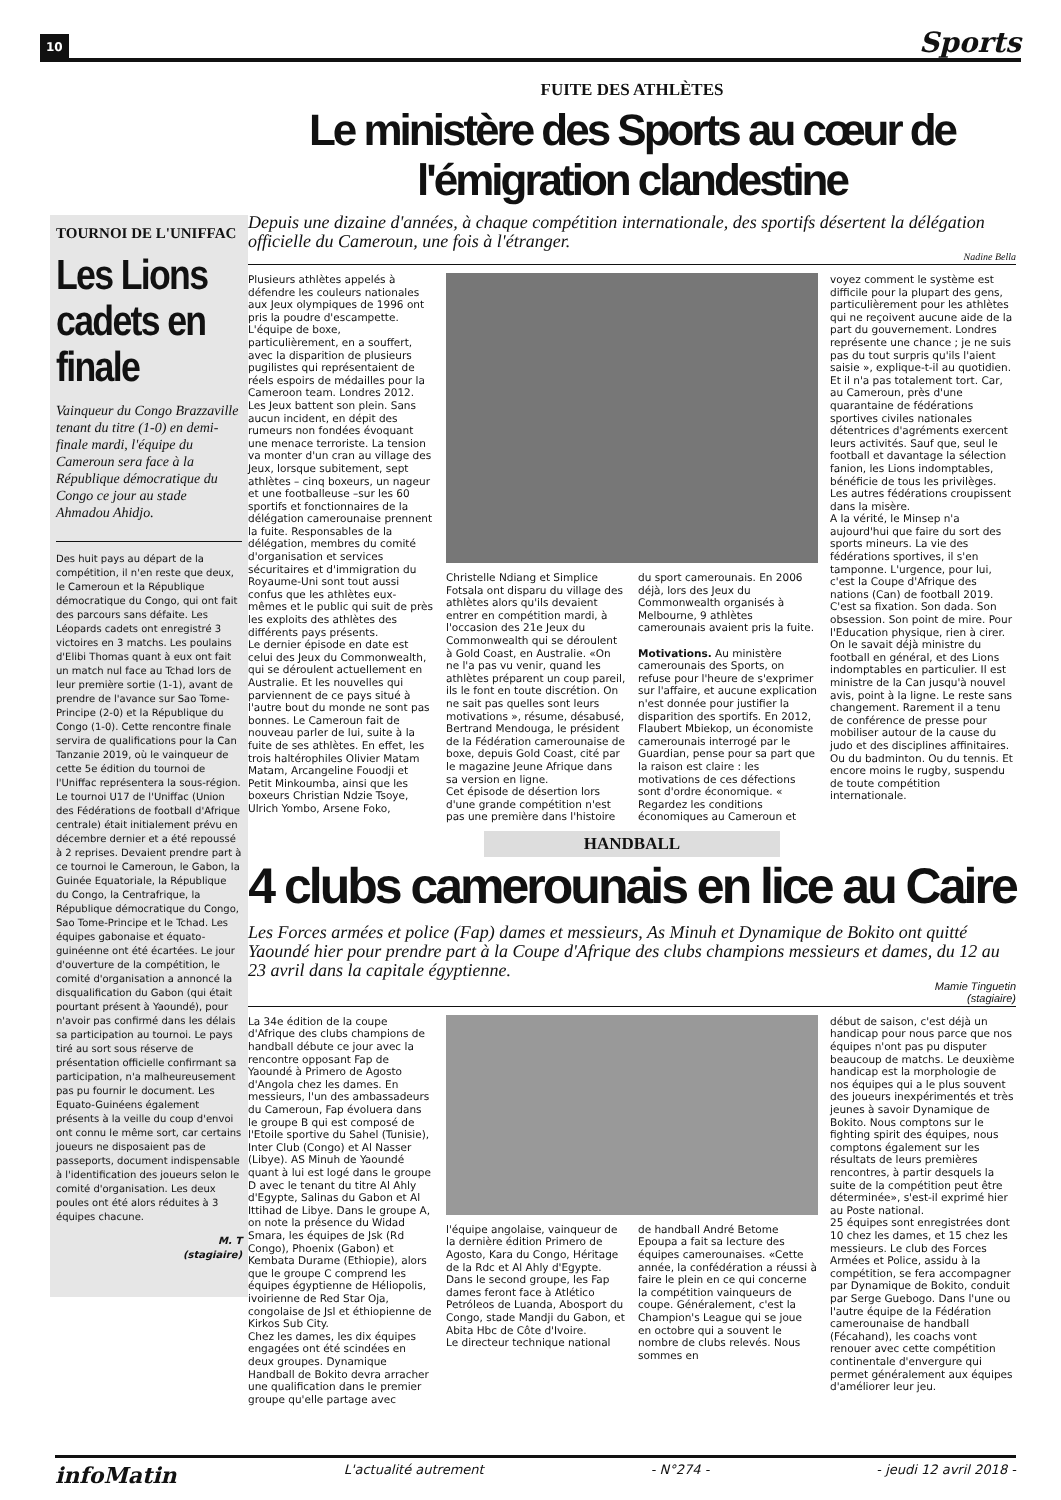10 Sports
TOURNOI DE L'UNIFFAC
Les Lions cadets en finale
Vainqueur du Congo Brazzaville tenant du titre (1-0) en demi-finale mardi, l'équipe du Cameroun sera face à la République démocratique du Congo ce jour au stade Ahmadou Ahidjo.
Des huit pays au départ de la compétition, il n'en reste que deux, le Cameroun et la République démocratique du Congo, qui ont fait des parcours sans défaite. Les Léopards cadets ont enregistré 3 victoires en 3 matchs. Les poulains d'Elibi Thomas quant à eux ont fait un match nul face au Tchad lors de leur première sortie (1-1), avant de prendre de l'avance sur Sao Tome-Principe (2-0) et la République du Congo (1-0). Cette rencontre finale servira de qualifications pour la Can Tanzanie 2019, où le vainqueur de cette 5e édition du tournoi de l'Uniffac représentera la sous-région. Le tournoi U17 de l'Uniffac (Union des Fédérations de football d'Afrique centrale) était initialement prévu en décembre dernier et a été repoussé à 2 reprises. Devaient prendre part à ce tournoi le Cameroun, le Gabon, la Guinée Equatoriale, la République du Congo, la Centrafrique, la République démocratique du Congo, Sao Tome-Principe et le Tchad. Les équipes gabonaise et équato-guinéenne ont été écartées. Le jour d'ouverture de la compétition, le comité d'organisation a annoncé la disqualification du Gabon (qui était pourtant présent à Yaoundé), pour n'avoir pas confirmé dans les délais sa participation au tournoi. Le pays tiré au sort sous réserve de présentation officielle confirmant sa participation, n'a malheureusement pas pu fournir le document. Les Equato-Guinéens également présents à la veille du coup d'envoi ont connu le même sort, car certains joueurs ne disposaient pas de passeports, document indispensable à l'identification des joueurs selon le comité d'organisation. Les deux poules ont été alors réduites à 3 équipes chacune.
M. T
(stagiaire)
FUITE DES ATHLÈTES
Le ministère des Sports au cœur de l'émigration clandestine
Depuis une dizaine d'années, à chaque compétition internationale, des sportifs désertent la délégation officielle du Cameroun, une fois à l'étranger.
Nadine Bella
Plusieurs athlètes appelés à défendre les couleurs nationales aux Jeux olympiques de 1996 ont pris la poudre d'escampette. L'équipe de boxe, particulièrement, en a souffert, avec la disparition de plusieurs pugilistes qui représentaient de réels espoirs de médailles pour la Cameroon team. Londres 2012. Les Jeux battent son plein. Sans aucun incident, en dépit des rumeurs non fondées évoquant une menace terroriste. La tension va monter d'un cran au village des Jeux, lorsque subitement, sept athlètes – cinq boxeurs, un nageur et une footballeuse –sur les 60 sportifs et fonctionnaires de la délégation camerounaise prennent la fuite. Responsables de la délégation, membres du comité d'organisation et services sécuritaires et d'immigration du Royaume-Uni sont tout aussi confus que les athlètes eux-mêmes et le public qui suit de près les exploits des athlètes des différents pays présents.
Le dernier épisode en date est celui des Jeux du Commonwealth, qui se déroulent actuellement en Australie. Et les nouvelles qui parviennent de ce pays situé à l'autre bout du monde ne sont pas bonnes. Le Cameroun fait de nouveau parler de lui, suite à la fuite de ses athlètes. En effet, les trois haltérophiles Olivier Matam Matam, Arcangeline Fouodji et Petit Minkoumba, ainsi que les boxeurs Christian Ndzie Tsoye, Ulrich Yombo, Arsene Foko,
Christelle Ndiang et Simplice Fotsala ont disparu du village des athlètes alors qu'ils devaient entrer en compétition mardi, à l'occasion des 21e Jeux du Commonwealth qui se déroulent à Gold Coast, en Australie. «On ne l'a pas vu venir, quand les athlètes préparent un coup pareil, ils le font en toute discrétion. On ne sait pas quelles sont leurs motivations », résume, désabusé, Bertrand Mendouga, le président de la Fédération camerounaise de boxe, depuis Gold Coast, cité par le magazine Jeune Afrique dans sa version en ligne.
Cet épisode de désertion lors d'une grande compétition n'est pas une première dans l'histoire
du sport camerounais. En 2006 déjà, lors des Jeux du Commonwealth organisés à Melbourne, 9 athlètes camerounais avaient pris la fuite.
Motivations. Au ministère camerounais des Sports, on refuse pour l'heure de s'exprimer sur l'affaire, et aucune explication n'est donnée pour justifier la disparition des sportifs. En 2012, Flaubert Mbiekop, un économiste camerounais interrogé par le Guardian, pense pour sa part que la raison est claire : les motivations de ces défections sont d'ordre économique. « Regardez les conditions économiques au Cameroun et
voyez comment le système est difficile pour la plupart des gens, particulièrement pour les athlètes qui ne reçoivent aucune aide de la part du gouvernement. Londres représente une chance ; je ne suis pas du tout surpris qu'ils l'aient saisie », explique-t-il au quotidien. Et il n'a pas totalement tort. Car, au Cameroun, près d'une quarantaine de fédérations sportives civiles nationales détentrices d'agréments exercent leurs activités. Sauf que, seul le football et davantage la sélection fanion, les Lions indomptables, bénéficie de tous les privilèges. Les autres fédérations croupissent dans la misère.
A la vérité, le Minsep n'a aujourd'hui que faire du sort des sports mineurs. La vie des fédérations sportives, il s'en tamponne. L'urgence, pour lui, c'est la Coupe d'Afrique des nations (Can) de football 2019. C'est sa fixation. Son dada. Son obsession. Son point de mire. Pour l'Education physique, rien à cirer. On le savait déjà ministre du football en général, et des Lions indomptables en particulier. Il est ministre de la Can jusqu'à nouvel avis, point à la ligne. Le reste sans changement. Rarement il a tenu de conférence de presse pour mobiliser autour de la cause du judo et des disciplines affinitaires. Ou du badminton. Ou du tennis. Et encore moins le rugby, suspendu de toute compétition internationale.
HANDBALL
4 clubs camerounais en lice au Caire
Les Forces armées et police (Fap) dames et messieurs, As Minuh et Dynamique de Bokito ont quitté Yaoundé hier pour prendre part à la Coupe d'Afrique des clubs champions messieurs et dames, du 12 au 23 avril dans la capitale égyptienne.
Mamie Tinguetin
(stagiaire)
La 34e édition de la coupe d'Afrique des clubs champions de handball débute ce jour avec la rencontre opposant Fap de Yaoundé à Primero de Agosto d'Angola chez les dames. En messieurs, l'un des ambassadeurs du Cameroun, Fap évoluera dans le groupe B qui est composé de l'Etoile sportive du Sahel (Tunisie), Inter Club (Congo) et Al Nasser (Libye). AS Minuh de Yaoundé quant à lui est logé dans le groupe D avec le tenant du titre Al Ahly d'Egypte, Salinas du Gabon et Al Ittihad de Libye. Dans le groupe A, on note la présence du Widad Smara, les équipes de Jsk (Rd Congo), Phoenix (Gabon) et Kembata Durame (Ethiopie), alors que le groupe C comprend les équipes égyptienne de Héliopolis, ivoirienne de Red Star Oja, congolaise de Jsl et éthiopienne de Kirkos Sub City.
Chez les dames, les dix équipes engagées ont été scindées en deux groupes. Dynamique Handball de Bokito devra arracher une qualification dans le premier groupe qu'elle partage avec
l'équipe angolaise, vainqueur de la dernière édition Primero de Agosto, Kara du Congo, Héritage de la Rdc et Al Ahly d'Egypte. Dans le second groupe, les Fap dames feront face à Atlético Petróleos de Luanda, Abosport du Congo, stade Mandji du Gabon, et Abita Hbc de Côte d'Ivoire.
Le directeur technique national
de handball André Betome Epoupa a fait sa lecture des équipes camerounaises. «Cette année, la confédération a réussi à faire le plein en ce qui concerne la compétition vainqueurs de coupe. Généralement, c'est la Champion's League qui se joue en octobre qui a souvent le nombre de clubs relevés. Nous sommes en
début de saison, c'est déjà un handicap pour nous parce que nos équipes n'ont pas pu disputer beaucoup de matchs. Le deuxième handicap est la morphologie de nos équipes qui a le plus souvent des joueurs inexpérimentés et très jeunes à savoir Dynamique de Bokito. Nous comptons sur le fighting spirit des équipes, nous comptons également sur les résultats de leurs premières rencontres, à partir desquels la suite de la compétition peut être déterminée», s'est-il exprimé hier au Poste national.
25 équipes sont enregistrées dont 10 chez les dames, et 15 chez les messieurs. Le club des Forces Armées et Police, assidu à la compétition, se fera accompagner par Dynamique de Bokito, conduit par Serge Guebogo. Dans l'une ou l'autre équipe de la Fédération camerounaise de handball (Fécahand), les coachs vont renouer avec cette compétition continentale d'envergure qui permet généralement aux équipes d'améliorer leur jeu.
infoMatin L'actualité autrement - N°274 - - jeudi 12 avril 2018 -